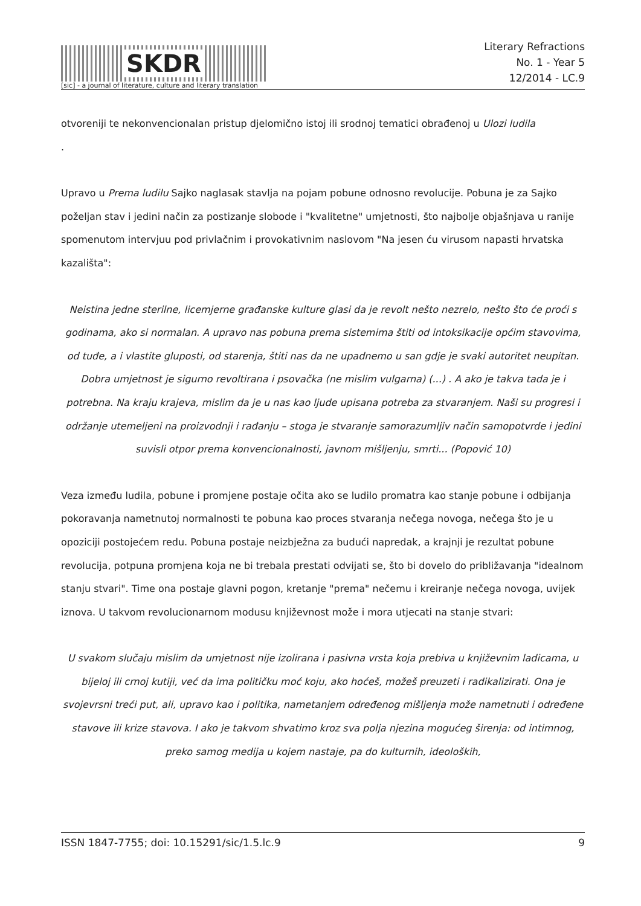SKDR
[sic] - a journal of literature, culture and literary translation
Literary Refractions
No. 1 - Year 5
12/2014 - LC.9
otvoreniji te nekonvencionalan pristup djelomično istoj ili srodnoj tematici obrađenoj u Ulozi ludila
.
Upravo u Prema ludilu Sajko naglasak stavlja na pojam pobune odnosno revolucije. Pobuna je za Sajko poželjan stav i jedini način za postizanje slobode i "kvalitetne" umjetnosti, što najbolje objašnjava u ranije spomenutom intervjuu pod privlačnim i provokativnim naslovom "Na jesen ću virusom napasti hrvatska kazališta":
Neistina jedne sterilne, licemjerne građanske kulture glasi da je revolt nešto nezrelo, nešto što će proći s godinama, ako si normalan. A upravo nas pobuna prema sistemima štiti od intoksikacije općim stavovima, od tuđe, a i vlastite gluposti, od starenja, štiti nas da ne upadnemo u san gdje je svaki autoritet neupitan. Dobra umjetnost je sigurno revoltirana i psovačka (ne mislim vulgarna) (...) . A ako je takva tada je i potrebna. Na kraju krajeva, mislim da je u nas kao ljude upisana potreba za stvaranjem. Naši su progresi i održanje utemeljeni na proizvodnji i rađanju – stoga je stvaranje samorazumljiv način samopotvrde i jedini suvisli otpor prema konvencionalnosti, javnom mišljenju, smrti... (Popović 10)
Veza između ludila, pobune i promjene postaje očita ako se ludilo promatra kao stanje pobune i odbijanja pokoravanja nametnutoj normalnosti te pobuna kao proces stvaranja nečega novoga, nečega što je u opoziciji postojećem redu. Pobuna postaje neizbježna za budući napredak, a krajnji je rezultat pobune revolucija, potpuna promjena koja ne bi trebala prestati odvijati se, što bi dovelo do približavanja "idealnom stanju stvari". Time ona postaje glavni pogon, kretanje "prema" nečemu i kreiranje nečega novoga, uvijek iznova. U takvom revolucionarnom modusu književnost može i mora utjecati na stanje stvari:
U svakom slučaju mislim da umjetnost nije izolirana i pasivna vrsta koja prebiva u književnim ladicama, u bijeloj ili crnoj kutiji, već da ima političku moć koju, ako hoćeš, možeš preuzeti i radikalizirati. Ona je svojevrsni treći put, ali, upravo kao i politika, nametanjem određenog mišljenja može nametnuti i određene stavove ili krize stavova. I ako je takvom shvatimo kroz sva polja njezina mogućeg širenja: od intimnog, preko samog medija u kojem nastaje, pa do kulturnih, ideoloških,
ISSN 1847-7755; doi: 10.15291/sic/1.5.lc.9 9